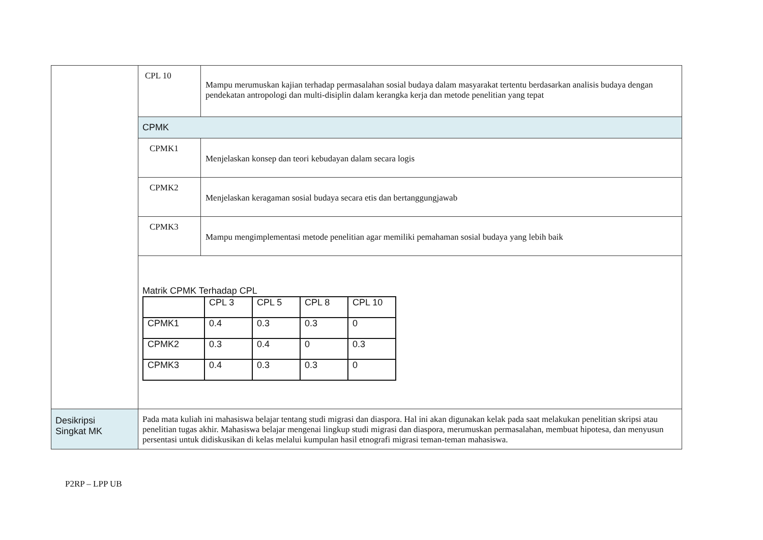| | / CPL 10 / Mampu merumuskan kajian terhadap permasalahan sosial budaya dalam masyarakat tertentu berdasarkan analisis budaya dengan pendekatan antropologi dan multi-disiplin dalam kerangka kerja dan metode penelitian yang tepat / / CPMK / / / CPMK1 / Menjelaskan konsep dan teori kebudayan dalam secara logis / / CPMK2 / Menjelaskan keragaman sosial budaya secara etis dan bertanggungjawab / / CPMK3 / Mampu mengimplementasi metode penelitian agar memiliki pemahaman sosial budaya yang lebih baik / / Matrik CPMK Terhadap CPL / / CPL 3 / CPL 5 / CPL 8 / CPL 10 / / CPMK1 / 0.4 / 0.3 / 0.3 / 0 / / CPMK2 / 0.3 / 0.4 / 0 / 0.3 / / CPMK3 / 0.4 / 0.3 / 0.3 / 0 / / / |
| Desikripsi Singkat MK | Pada mata kuliah ini mahasiswa belajar tentang studi migrasi dan diaspora. Hal ini akan digunakan kelak pada saat melakukan penelitian skripsi atau penelitian tugas akhir. Mahasiswa belajar mengenai lingkup studi migrasi dan diaspora, merumuskan permasalahan, membuat hipotesa, dan menyusun persentasi untuk didiskusikan di kelas melalui kumpulan hasil etnografi migrasi teman-teman mahasiswa. |
P2RP – LPP UB